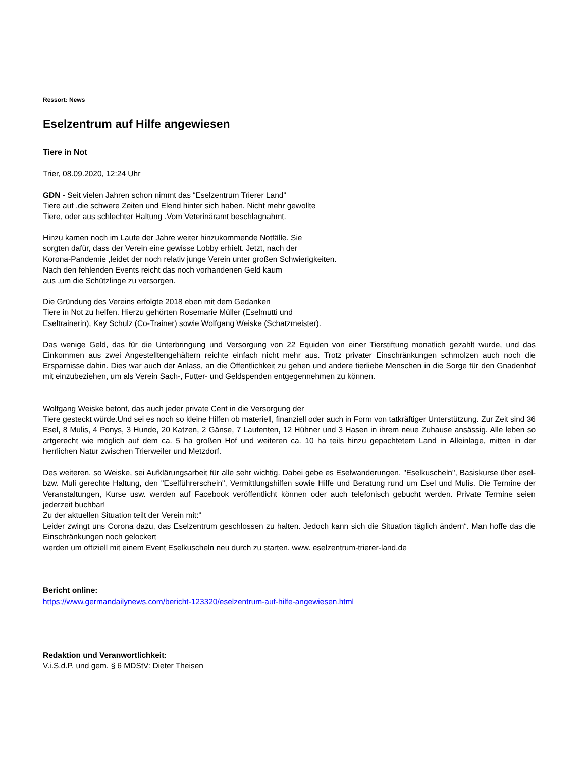Ressort: News
Eselzentrum auf Hilfe angewiesen
Tiere in Not
Trier, 08.09.2020, 12:24 Uhr
GDN - Seit vielen Jahren schon nimmt das “Eselzentrum Trierer Land“
Tiere auf ,die schwere Zeiten und Elend hinter sich haben. Nicht mehr gewollte
Tiere, oder aus schlechter Haltung .Vom Veterinäramt beschlagnahmt.
Hinzu kamen noch im Laufe der Jahre weiter hinzukommende Notfälle. Sie
sorgten dafür, dass der Verein eine gewisse Lobby erhielt. Jetzt, nach der
Korona-Pandemie ,leidet der noch relativ junge Verein unter großen Schwierigkeiten.
Nach den fehlenden Events reicht das noch vorhandenen Geld kaum
aus ,um die Schützlinge zu versorgen.
Die Gründung des Vereins erfolgte 2018 eben mit dem Gedanken
Tiere in Not zu helfen. Hierzu gehörten Rosemarie Müller (Eselmutti und
Eseltrainerin), Kay Schulz (Co-Trainer) sowie Wolfgang Weiske (Schatzmeister).
Das wenige Geld, das für die Unterbringung und Versorgung von 22 Equiden von einer Tierstiftung monatlich gezahlt wurde, und das Einkommen aus zwei Angestelltengehältern reichte einfach nicht mehr aus. Trotz privater Einschränkungen schmolzen auch noch die Ersparnisse dahin. Dies war auch der Anlass, an die Öffentlichkeit zu gehen und andere tierliebe Menschen in die Sorge für den Gnadenhof mit einzubeziehen, um als Verein Sach-, Futter- und Geldspenden entgegennehmen zu können.
Wolfgang Weiske betont, das auch jeder private Cent in die Versorgung der
Tiere gesteckt würde.Und sei es noch so kleine Hilfen ob materiell, finanziell oder auch in Form von tatkräftiger Unterstützung. Zur Zeit sind 36 Esel, 8 Mulis, 4 Ponys, 3 Hunde, 20 Katzen, 2 Gänse, 7 Laufenten, 12 Hühner und 3 Hasen in ihrem neue Zuhause ansässig. Alle leben so artgerecht wie möglich auf dem ca. 5 ha großen Hof und weiteren ca. 10 ha teils hinzu gepachtetem Land in Alleinlage, mitten in der herrlichen Natur zwischen Trierweiler und Metzdorf.
Des weiteren, so Weiske, sei Aufklärungsarbeit für alle sehr wichtig. Dabei gebe es Eselwanderungen, "Eselkuscheln", Basiskurse über esel- bzw. Muli gerechte Haltung, den "Eselführerschein", Vermittlungshilfen sowie Hilfe und Beratung rund um Esel und Mulis. Die Termine der Veranstaltungen, Kurse usw. werden auf Facebook veröffentlicht können oder auch telefonisch gebucht werden. Private Termine seien jederzeit buchbar!
Zu der aktuellen Situation teilt der Verein mit:“
Leider zwingt uns Corona dazu, das Eselzentrum geschlossen zu halten. Jedoch kann sich die Situation täglich ändern“. Man hoffe das die Einschränkungen noch gelockert
werden um offiziell mit einem Event Eselkuscheln neu durch zu starten. www. eselzentrum-trierer-land.de
Bericht online:
https://www.germandailynews.com/bericht-123320/eselzentrum-auf-hilfe-angewiesen.html
Redaktion und Veranwortlichkeit:
V.i.S.d.P. und gem. § 6 MDStV: Dieter Theisen